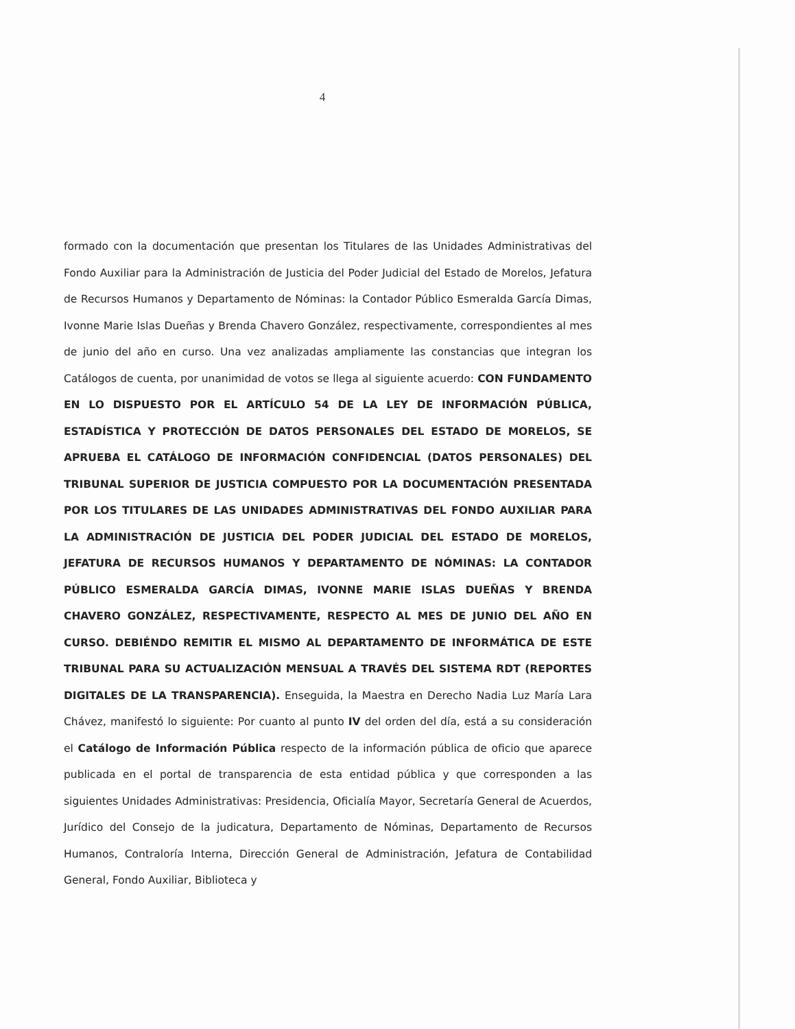4
formado con la documentación que presentan los Titulares de las Unidades Administrativas del Fondo Auxiliar para la Administración de Justicia del Poder Judicial del Estado de Morelos, Jefatura de Recursos Humanos y Departamento de Nóminas: la Contador Público Esmeralda García Dimas, Ivonne Marie Islas Dueñas y Brenda Chavero González, respectivamente, correspondientes al mes de junio del año en curso. Una vez analizadas ampliamente las constancias que integran los Catálogos de cuenta, por unanimidad de votos se llega al siguiente acuerdo: CON FUNDAMENTO EN LO DISPUESTO POR EL ARTÍCULO 54 DE LA LEY DE INFORMACIÓN PÚBLICA, ESTADÍSTICA Y PROTECCIÓN DE DATOS PERSONALES DEL ESTADO DE MORELOS, SE APRUEBA EL CATÁLOGO DE INFORMACIÓN CONFIDENCIAL (DATOS PERSONALES) DEL TRIBUNAL SUPERIOR DE JUSTICIA COMPUESTO POR LA DOCUMENTACIÓN PRESENTADA POR LOS TITULARES DE LAS UNIDADES ADMINISTRATIVAS DEL FONDO AUXILIAR PARA LA ADMINISTRACIÓN DE JUSTICIA DEL PODER JUDICIAL DEL ESTADO DE MORELOS, JEFATURA DE RECURSOS HUMANOS Y DEPARTAMENTO DE NÓMINAS: LA CONTADOR PÚBLICO ESMERALDA GARCÍA DIMAS, IVONNE MARIE ISLAS DUEÑAS Y BRENDA CHAVERO GONZÁLEZ, RESPECTIVAMENTE, RESPECTO AL MES DE JUNIO DEL AÑO EN CURSO. DEBIÉNDO REMITIR EL MISMO AL DEPARTAMENTO DE INFORMÁTICA DE ESTE TRIBUNAL PARA SU ACTUALIZACIÓN MENSUAL A TRAVÉS DEL SISTEMA RDT (REPORTES DIGITALES DE LA TRANSPARENCIA). Enseguida, la Maestra en Derecho Nadia Luz María Lara Chávez, manifestó lo siguiente: Por cuanto al punto IV del orden del día, está a su consideración el Catálogo de Información Pública respecto de la información pública de oficio que aparece publicada en el portal de transparencia de esta entidad pública y que corresponden a las siguientes Unidades Administrativas: Presidencia, Oficialía Mayor, Secretaría General de Acuerdos, Jurídico del Consejo de la judicatura, Departamento de Nóminas, Departamento de Recursos Humanos, Contraloría Interna, Dirección General de Administración, Jefatura de Contabilidad General, Fondo Auxiliar, Biblioteca y